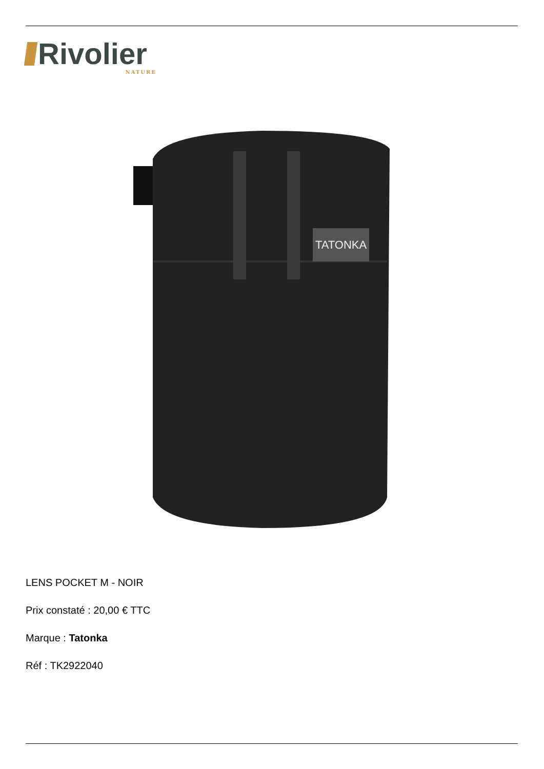Rivolier
NATURE
TATONKA
LENS POCKET M - NOIR
Prix constaté : 20,00 € TTC
Marque : Tatonka
Réf : TK2922040